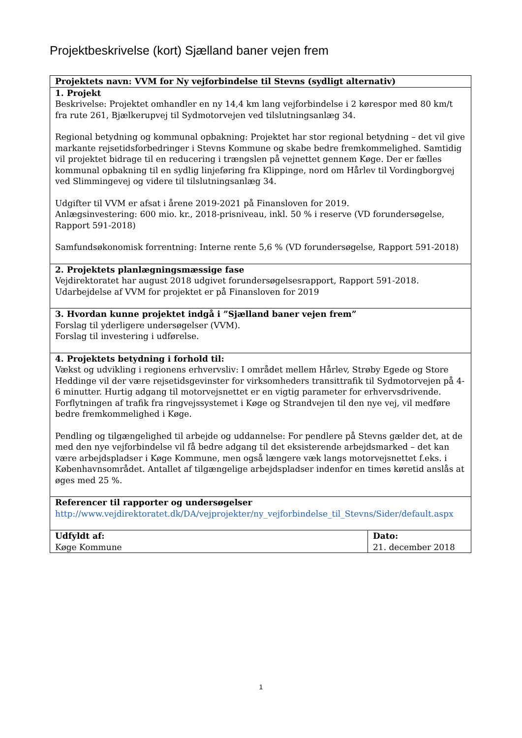Projektbeskrivelse (kort) Sjælland baner vejen frem
| Projektets navn: VVM for Ny vejforbindelse til Stevns (sydligt alternativ) | |
| 1. Projekt Beskrivelse: Projektet omhandler en ny 14,4 km lang vejforbindelse i 2 kørespor med 80 km/t fra rute 261, Bjælkerupvej til Sydmotorvejen ved tilslutningsanlæg 34. Regional betydning og kommunal opbakning: Projektet har stor regional betydning – det vil give markante rejsetidsforbedringer i Stevns Kommune og skabe bedre fremkommelighed. Samtidig vil projektet bidrage til en reducering i trængslen på vejnettet gennem Køge. Der er fælles kommunal opbakning til en sydlig linjeføring fra Klippinge, nord om Hårlev til Vordingborgvej ved Slimmingevej og videre til tilslutningsanlæg 34. Udgifter til VVM er afsat i årene 2019-2021 på Finansloven for 2019. Anlægsinvestering: 600 mio. kr., 2018-prisniveau, inkl. 50 % i reserve (VD forundersøgelse, Rapport 591-2018) Samfundsøkonomisk forrentning: Interne rente 5,6 % (VD forundersøgelse, Rapport 591-2018) | |
| 2. Projektets planlægningsmæssige fase Vejdirektoratet har august 2018 udgivet forundersøgelsesrapport, Rapport 591-2018. Udarbejdelse af VVM for projektet er på Finansloven for 2019 | |
| 3. Hvordan kunne projektet indgå i ”Sjælland baner vejen frem” Forslag til yderligere undersøgelser (VVM). Forslag til investering i udførelse. | |
| 4. Projektets betydning i forhold til: Vækst og udvikling i regionens erhvervsliv: I området mellem Hårlev, Strøby Egede og Store Heddinge vil der være rejsetidsgevinster for virksomheders transittrafik til Sydmotorvejen på 4-6 minutter. Hurtig adgang til motorvejsnettet er en vigtig parameter for erhvervsdrivende. Forflytningen af trafik fra ringvejssystemet i Køge og Strandvejen til den nye vej, vil medføre bedre fremkommelighed i Køge. Pendling og tilgængelighed til arbejde og uddannelse: For pendlere på Stevns gælder det, at de med den nye vejforbindelse vil få bedre adgang til det eksisterende arbejdsmarked – det kan være arbejdspladser i Køge Kommune, men også længere væk langs motorvejsnettet f.eks. i Københavnsområdet. Antallet af tilgængelige arbejdspladser indenfor en times køretid anslås at øges med 25 %. | |
| Referencer til rapporter og undersøgelser http://www.vejdirektoratet.dk/DA/vejprojekter/ny_vejforbindelse_til_Stevns/Sider/default.aspx | |
| Udfyldt af: Køge Kommune | Dato: 21. december 2018 |
1